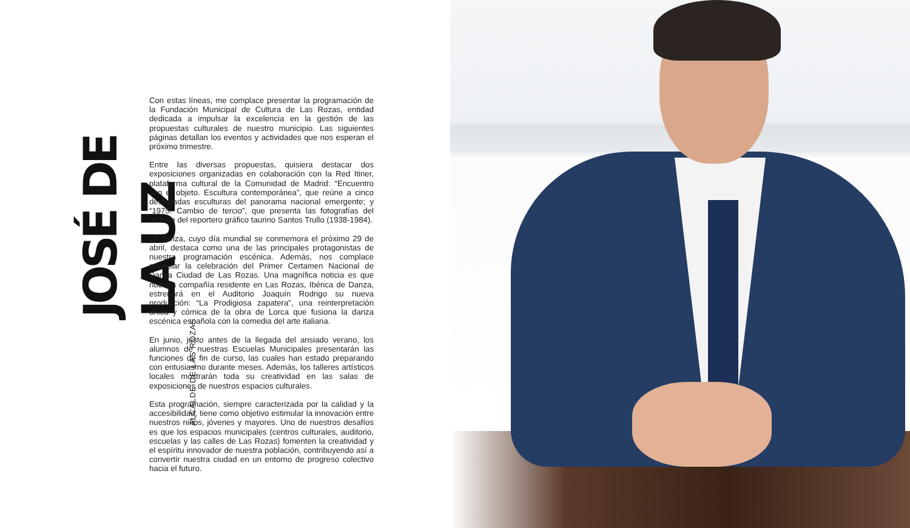JOSÉ DE LA UZ
ALCALDE DE LAS ROZAS
Con estas líneas, me complace presentar la programación de la Fundación Municipal de Cultura de Las Rozas, entidad dedicada a impulsar la excelencia en la gestión de las propuestas culturales de nuestro municipio. Las siguientes páginas detallan los eventos y actividades que nos esperan el próximo trimestre.
Entre las diversas propuestas, quisiera destacar dos exposiciones organizadas en colaboración con la Red Itiner, plataforma cultural de la Comunidad de Madrid: “Encuentro con el objeto. Escultura contemporánea”, que reúne a cinco destacadas esculturas del panorama nacional emergente; y “1975. Cambio de tercio”, que presenta las fotografías del archivo del reportero gráfico taurino Santos Trullo (1938-1984).
La danza, cuyo día mundial se conmemora el próximo 29 de abril, destaca como una de las principales protagonistas de nuestra programación escénica. Además, nos complace anunciar la celebración del Primer Certamen Nacional de Danza Ciudad de Las Rozas. Una magnífica noticia es que nuestra compañía residente en Las Rozas, Ibérica de Danza, estrenará en el Auditorio Joaquín Rodrigo su nueva producción: “La Prodigiosa zapatera”, una reinterpretación única y cómica de la obra de Lorca que fusiona la danza escénica española con la comedia del arte italiana.
En junio, justo antes de la llegada del ansiado verano, los alumnos de nuestras Escuelas Municipales presentarán las funciones de fin de curso, las cuales han estado preparando con entusiasmo durante meses. Además, los talleres artísticos locales mostrarán toda su creatividad en las salas de exposiciones de nuestros espacios culturales.
Esta programación, siempre caracterizada por la calidad y la accesibilidad, tiene como objetivo estimular la innovación entre nuestros niños, jóvenes y mayores. Uno de nuestros desafíos es que los espacios municipales (centros culturales, auditorio, escuelas y las calles de Las Rozas) fomenten la creatividad y el espíritu innovador de nuestra población, contribuyendo así a convertir nuestra ciudad en un entorno de progreso colectivo hacia el futuro.